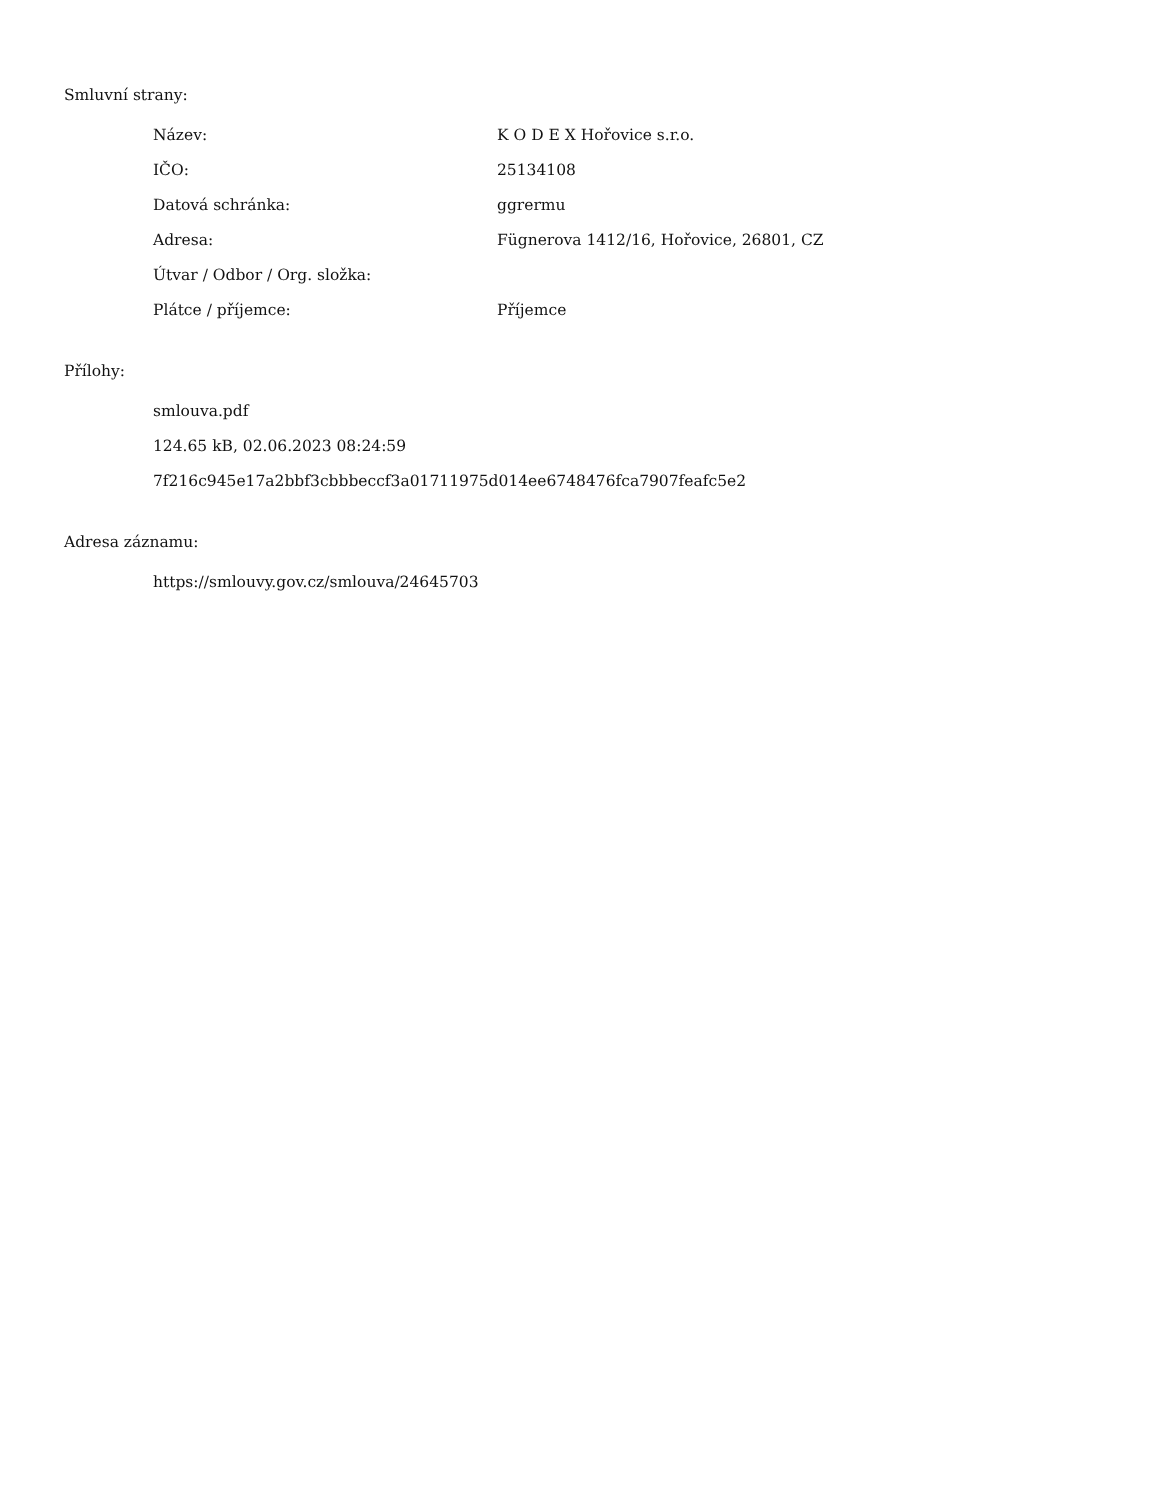Smluvní strany:
| Název: | K O D E X Hořovice s.r.o. |
| IČO: | 25134108 |
| Datová schránka: | ggrermu |
| Adresa: | Fügnerova 1412/16, Hořovice, 26801, CZ |
| Útvar / Odbor / Org. složka: | |
| Plátce / příjemce: | Příjemce |
Přílohy:
smlouva.pdf
124.65 kB, 02.06.2023 08:24:59
7f216c945e17a2bbf3cbbbeccf3a01711975d014ee6748476fca7907feafc5e2
Adresa záznamu:
https://smlouvy.gov.cz/smlouva/24645703